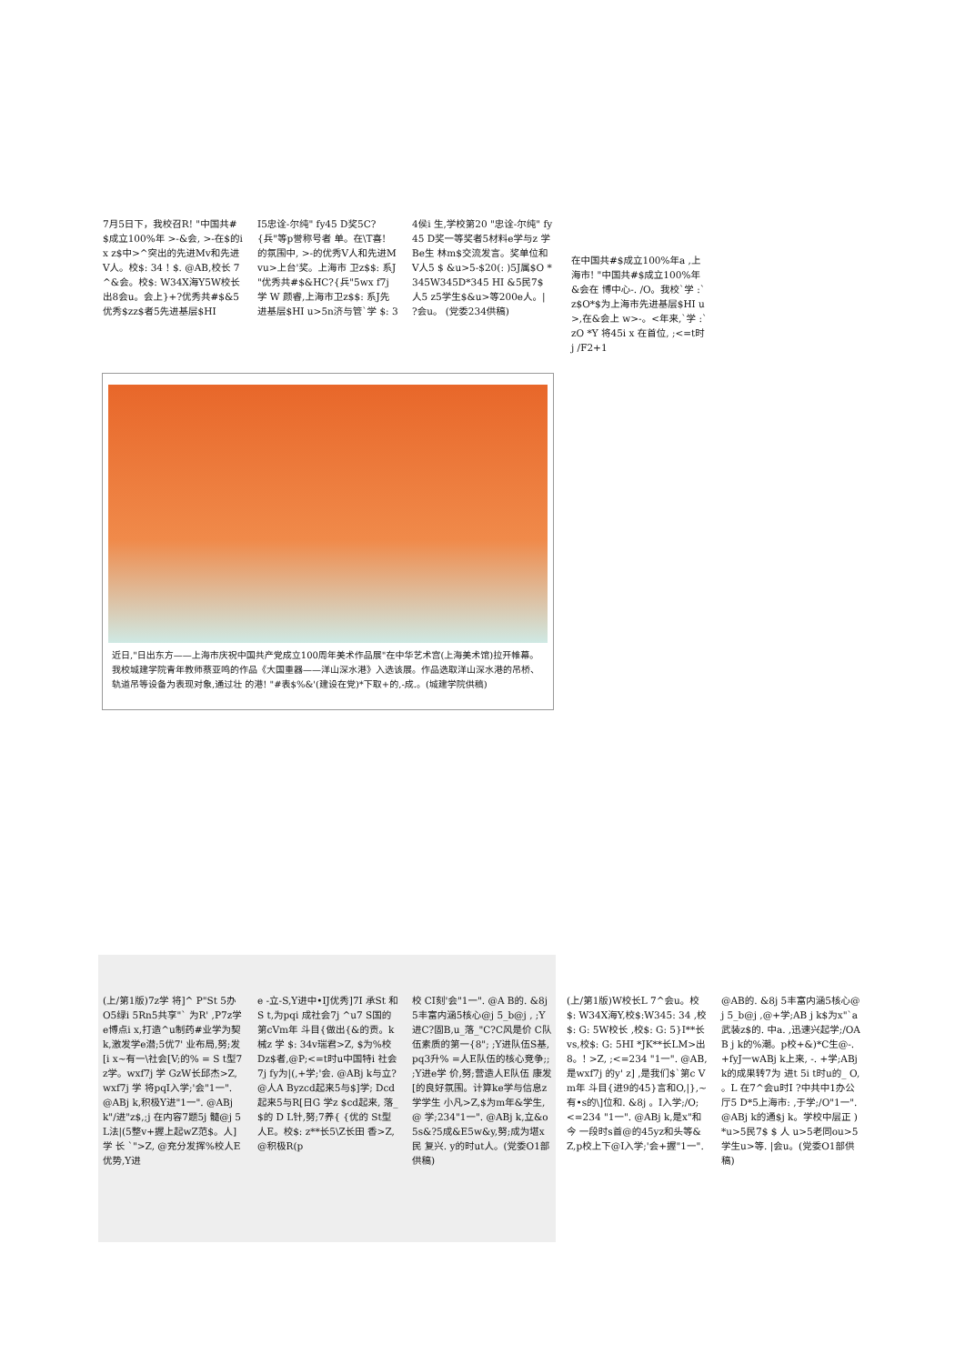7月5日下，我校召R! "中国共#$成立100%年 >-&会, >-在$的i x z$中>^突出的先进Mv和先进V人。校$: 34 ! $. @AB,校长 7^&会。校$: W34X海Y5W校长出8会u。会上}+?优秀共#$&5优秀$zz$者5先进基层$HI
I5忠诠-尔纯" fy45 D奖5C?{兵"等p誉称号者 单。在\T喜! 的氛围中, >-的优秀V人和先进Mvu>上台'奖。上海市 卫z$$: 系J "优秀共#$&HC?{兵"5wx f7j 学 W 颜睿,上海市卫z$$: 系J先进基层$HI u>5n济与管`学 $: 3
4侯i 生,学校第20 "忠诠-尔纯" fy45 D奖一等奖者5材料e学与z 学 Be生 林m$交流发言。奖单位和V人5 $ &u>5-$20(: )5J属$O *345W345D*345 HI &5民7$ 人5 z5学生$&u>等200e人。| ?会u。 (党委234供稿)
在中国共#$成立100%年a ,上海市! "中国共#$成立100%年&会在 博中心-. /O。我校`学 :` z$O*$为上海市先进基层$HI u>,在&会上 w>-。<年来,`学 :` zO *Y 将45i x 在首位, ;<=t时j /F2+1
近日,"日出东方——上海市庆祝中国共产党成立100周年美术作品展"在中华艺术宫(上海美术馆)拉开帷幕。我校城建学院青年教师蔡亚鸣的作品《大国重器——洋山深水港》入选该展。作品选取洋山深水港的吊桥、轨道吊等设备为表现对象,通过壮 的港! "#表$%&'(建设在党)*下取+的,-成.。(城建学院供稿)
(上/第1版)7z学 将]^ P"St 5办O5绿i 5Rn5共享"` 为R' ,P7z学e博点i x,打造^u制药#业学为契k,激发学e潜;5优7' 业布局,努;发[i x~有一\社会[V;的% = S t型7z学。wxf7j 学 GzW长邱杰>Z,wxf7j 学 将pqI入学;'会"1一". @ABj k,积极Y进"1一". @ABj k"/进"z$,;j 在内容7题5j 髓@j 5L法|(5整v+握上起wZ范$。人]学 长 `">Z, @充分发挥%校人E优势,Y进
e -立-S,Y进中•IJ优秀]7I 承St 和 S t,为pqi 成社会7j ^u7 S国的第cVm年 斗目{做出{&的贡。k械z 学 $: 34v瑞君>Z, $为%校 Dz$者,@P;<=t时u中国特i 社会7j fy为|(,+学;'会. @ABj k与立?@人A Byzcd起来5与$]学; Dcd起来5与R[日G 学z $cd起来, 落_$的 D L针,努;7养{ {优的 St型人E。校$: z**长5\Z长田 香>Z,@积极R(p
校 CI刻'会"1一". @A B的. &8j 5丰富内涵5核心@j 5_b@j , ;Y进C?固B,u_落_"C?C风是价 C队伍素质的第一{8"; ;Y进队伍S基,pq3升% =人E队伍的核心竞争;; ;Y进e学 价,努;营造人E队伍 康发[的良好氛围。计算ke学与信息z 学学生 小凡>Z,$为m年&学生,@ 学;234"1一". @ABj k,立&o5s&?5成&E5w&y,努;成为堪x民 复兴. y的时ut人。(党委O1部供稿)
(上/第1版)W校长L 7^会u。校$: W34X海Y,校$:W345: 34 ,校$: G: 5W校长 ,校$: G: 5}I**长vs,校$: G: 5HI *JK**长LM>出8。! >Z, ;<=234 "1一". @AB,是wxf7j 的y' z] ,是我们$`第c Vm年 斗目{进9的45}言和O,|},~有•s的\]位和. &8j 。I入学;/O; <=234 "1一". @ABj k,是x"和今 一段时s首@的45yz和头等&Z,p校上下@I入学;'会+握"1一".
@AB的. &8j 5丰富内涵5核心@j 5_b@j ,@+学;AB j k$为x"`a武装z$的. 中a. ,迅速兴起学;/OAB j k的%潮。p校+&)*C生@-. +fyJ一wABj k上来, -. +学;ABj k的成果转7为 进t 5i t时u的_ O, 。L 在7^会u时I ?中共中1办公厅5 D*5上海市: ,于学;/O"1一". @ABj k的通$j k。学校中层正 )*u>5民7$ $ 人 u>5老同ou>5学生u>等. |会u。(党委O1部供稿)